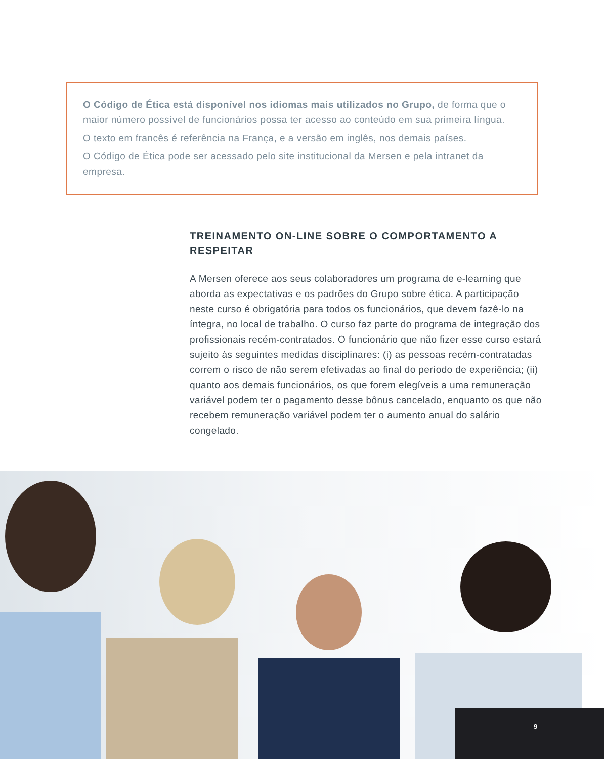O Código de Ética está disponível nos idiomas mais utilizados no Grupo, de forma que o maior número possível de funcionários possa ter acesso ao conteúdo em sua primeira língua.
O texto em francês é referência na França, e a versão em inglês, nos demais países.
O Código de Ética pode ser acessado pelo site institucional da Mersen e pela intranet da empresa.
TREINAMENTO ON-LINE SOBRE O COMPORTAMENTO A RESPEITAR
A Mersen oferece aos seus colaboradores um programa de e-learning que aborda as expectativas e os padrões do Grupo sobre ética. A participação neste curso é obrigatória para todos os funcionários, que devem fazê-lo na íntegra, no local de trabalho. O curso faz parte do programa de integração dos profissionais recém-contratados. O funcionário que não fizer esse curso estará sujeito às seguintes medidas disciplinares: (i) as pessoas recém-contratadas correm o risco de não serem efetivadas ao final do período de experiência; (ii) quanto aos demais funcionários, os que forem elegíveis a uma remuneração variável podem ter o pagamento desse bônus cancelado, enquanto os que não recebem remuneração variável podem ter o aumento anual do salário congelado.
9